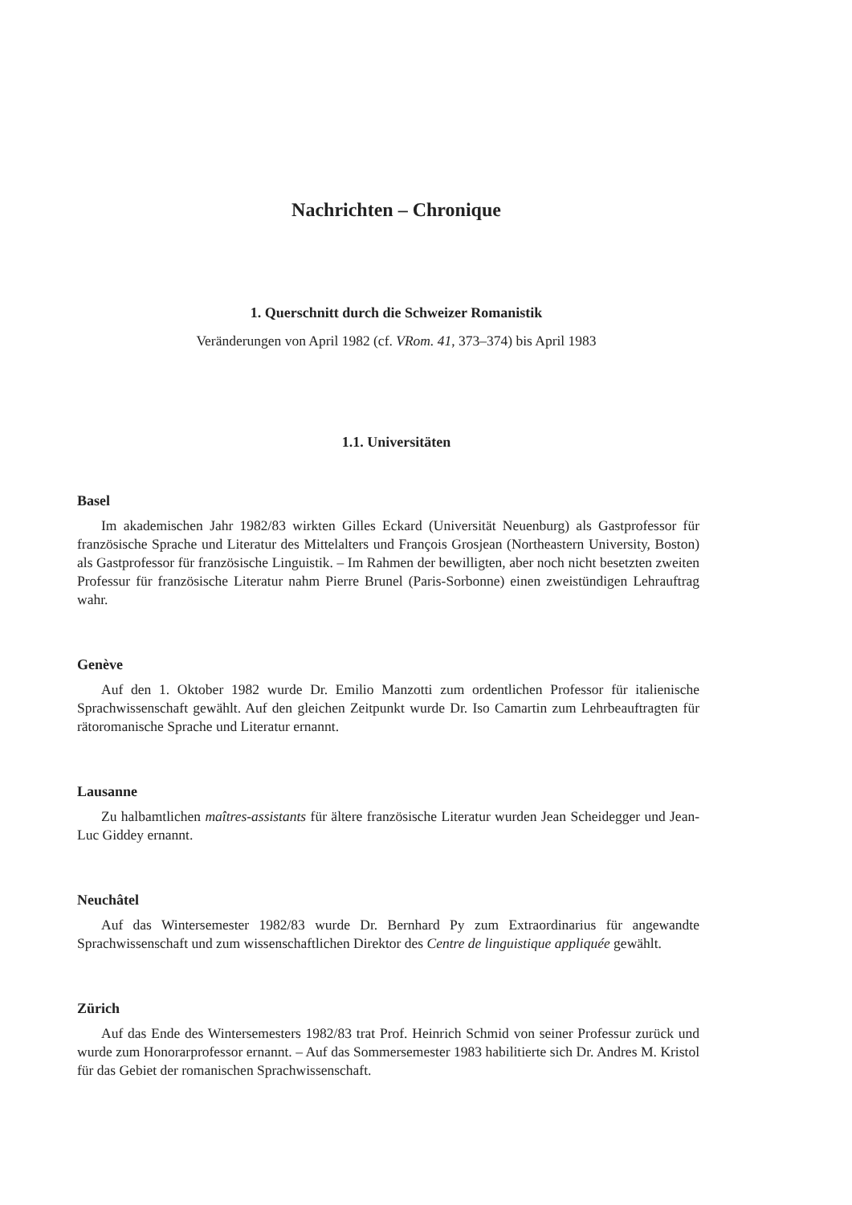Nachrichten – Chronique
1. Querschnitt durch die Schweizer Romanistik
Veränderungen von April 1982 (cf. VRom. 41, 373–374) bis April 1983
1.1. Universitäten
Basel
Im akademischen Jahr 1982/83 wirkten Gilles Eckard (Universität Neuenburg) als Gastprofessor für französische Sprache und Literatur des Mittelalters und François Grosjean (Northeastern University, Boston) als Gastprofessor für französische Linguistik. – Im Rahmen der bewilligten, aber noch nicht besetzten zweiten Professur für französische Literatur nahm Pierre Brunel (Paris-Sorbonne) einen zweistündigen Lehrauftrag wahr.
Genève
Auf den 1. Oktober 1982 wurde Dr. Emilio Manzotti zum ordentlichen Professor für italienische Sprachwissenschaft gewählt. Auf den gleichen Zeitpunkt wurde Dr. Iso Camartin zum Lehrbeauftragten für rätoromanische Sprache und Literatur ernannt.
Lausanne
Zu halbamtlichen maîtres-assistants für ältere französische Literatur wurden Jean Scheidegger und Jean-Luc Giddey ernannt.
Neuchâtel
Auf das Wintersemester 1982/83 wurde Dr. Bernhard Py zum Extraordinarius für angewandte Sprachwissenschaft und zum wissenschaftlichen Direktor des Centre de linguistique appliquée gewählt.
Zürich
Auf das Ende des Wintersemesters 1982/83 trat Prof. Heinrich Schmid von seiner Professur zurück und wurde zum Honorarprofessor ernannt. – Auf das Sommersemester 1983 habilitierte sich Dr. Andres M. Kristol für das Gebiet der romanischen Sprachwissenschaft.